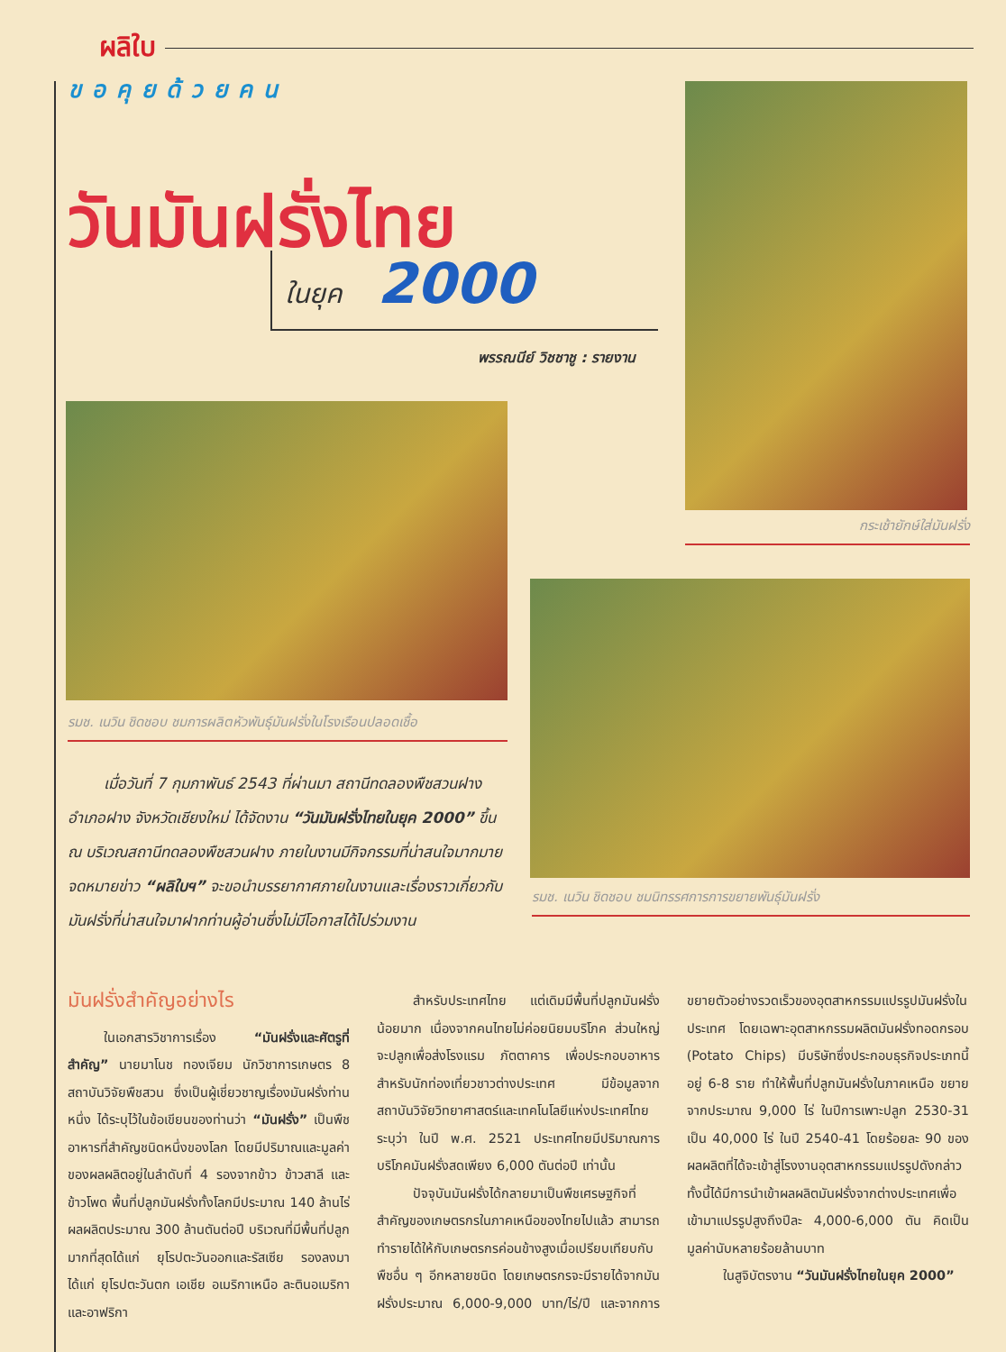ผลิใบ
ขอคุยด้วยคน
วันมันฝรั่งไทย
ในยุค 2000
พรรณนีย์ วิชชาชู : รายงาน
กระเช้ายักษ์ใส่มันฝรั่ง
รมช. เนวิน ชิดชอบ ชมการผลิตหัวพันธุ์มันฝรั่งในโรงเรือนปลอดเชื้อ
รมช. เนวิน ชิดชอบ ชมนิทรรศการการขยายพันธุ์มันฝรั่ง
เมื่อวันที่ 7 กุมภาพันธ์ 2543 ที่ผ่านมา สถานีทดลองพืชสวนฝาง อำเภอฝาง จังหวัดเชียงใหม่ ได้จัดงาน “วันมันฝรั่งไทยในยุค 2000” ขึ้น ณ บริเวณสถานีทดลองพืชสวนฝาง ภายในงานมีกิจกรรมที่น่าสนใจมากมาย จดหมายข่าว “ผลิใบฯ” จะขอนำบรรยากาศภายในงานและเรื่องราวเกี่ยวกับมันฝรั่งที่น่าสนใจมาฝากท่านผู้อ่านซึ่งไม่มีโอกาสได้ไปร่วมงาน
มันฝรั่งสำคัญอย่างไร
ในเอกสารวิชาการเรื่อง “มันฝรั่งและศัตรูที่สำคัญ” นายมาโนช ทองเจียม นักวิชาการเกษตร 8 สถาบันวิจัยพืชสวน ซึ่งเป็นผู้เชี่ยวชาญเรื่องมันฝรั่งท่านหนึ่ง ได้ระบุไว้ในข้อเขียนของท่านว่า “มันฝรั่ง” เป็นพืชอาหารที่สำคัญชนิดหนึ่งของโลก โดยมีปริมาณและมูลค่าของผลผลิตอยู่ในลำดับที่ 4 รองจากข้าว ข้าวสาลี และข้าวโพด พื้นที่ปลูกมันฝรั่งทั้งโลกมีประมาณ 140 ล้านไร่ ผลผลิตประมาณ 300 ล้านตันต่อปี บริเวณที่มีพื้นที่ปลูกมากที่สุดได้แก่ ยุโรปตะวันออกและรัสเซีย รองลงมาได้แก่ ยุโรปตะวันตก เอเชีย อเมริกาเหนือ ละตินอเมริกา และอาฟริกา
สำหรับประเทศไทย แต่เดิมมีพื้นที่ปลูกมันฝรั่งน้อยมาก เนื่องจากคนไทยไม่ค่อยนิยมบริโภค ส่วนใหญ่จะปลูกเพื่อส่งโรงแรม ภัตตาคาร เพื่อประกอบอาหารสำหรับนักท่องเที่ยวชาวต่างประเทศ มีข้อมูลจากสถาบันวิจัยวิทยาศาสตร์และเทคโนโลยีแห่งประเทศไทย ระบุว่า ในปี พ.ศ. 2521 ประเทศไทยมีปริมาณการบริโภคมันฝรั่งสดเพียง 6,000 ตันต่อปี เท่านั้น
ปัจจุบันมันฝรั่งได้กลายมาเป็นพืชเศรษฐกิจที่สำคัญของเกษตรกรในภาคเหนือของไทยไปแล้ว สามารถทำรายได้ให้กับเกษตรกรค่อนข้างสูงเมื่อเปรียบเทียบกับพืชอื่น ๆ อีกหลายชนิด โดยเกษตรกรจะมีรายได้จากมันฝรั่งประมาณ 6,000-9,000 บาท/ไร่/ปี และจากการขยายตัวอย่างรวดเร็วของอุตสาหกรรมแปรรูปมันฝรั่งในประเทศ โดยเฉพาะอุตสาหกรรมผลิตมันฝรั่งทอดกรอบ (Potato Chips) มีบริษัทซึ่งประกอบธุรกิจประเภทนี้อยู่ 6-8 ราย ทำให้พื้นที่ปลูกมันฝรั่งในภาคเหนือ ขยายจากประมาณ 9,000 ไร่ ในปีการเพาะปลูก 2530-31 เป็น 40,000 ไร่ ในปี 2540-41 โดยร้อยละ 90 ของผลผลิตที่ได้จะเข้าสู่โรงงานอุตสาหกรรมแปรรูปดังกล่าว ทั้งนี้ได้มีการนำเข้าผลผลิตมันฝรั่งจากต่างประเทศเพื่อเข้ามาแปรรูปสูงถึงปีละ 4,000-6,000 ตัน คิดเป็นมูลค่านับหลายร้อยล้านบาท
ในสูจิบัตรงาน “วันมันฝรั่งไทยในยุค 2000”